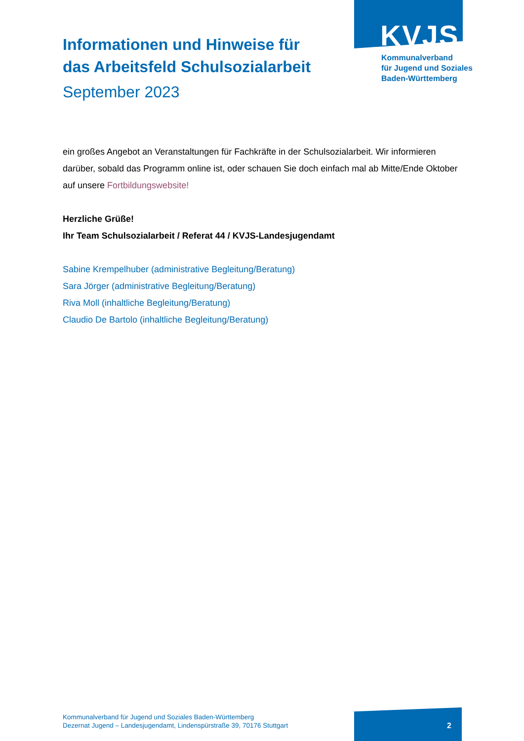Informationen und Hinweise für
das Arbeitsfeld Schulsozialarbeit
September 2023
KVJS
Kommunalverband
für Jugend und Soziales
Baden-Württemberg
ein großes Angebot an Veranstaltungen für Fachkräfte in der Schulsozialarbeit. Wir informieren darüber, sobald das Programm online ist, oder schauen Sie doch einfach mal ab Mitte/Ende Oktober auf unsere Fortbildungswebsite!
Herzliche Grüße!
Ihr Team Schulsozialarbeit / Referat 44 / KVJS-Landesjugendamt
Sabine Krempelhuber (administrative Begleitung/Beratung)
Sara Jörger (administrative Begleitung/Beratung)
Riva Moll (inhaltliche Begleitung/Beratung)
Claudio De Bartolo (inhaltliche Begleitung/Beratung)
Kommunalverband für Jugend und Soziales Baden-Württemberg
Dezernat Jugend – Landesjugendamt, Lindenspürstraße 39, 70176 Stuttgart
2